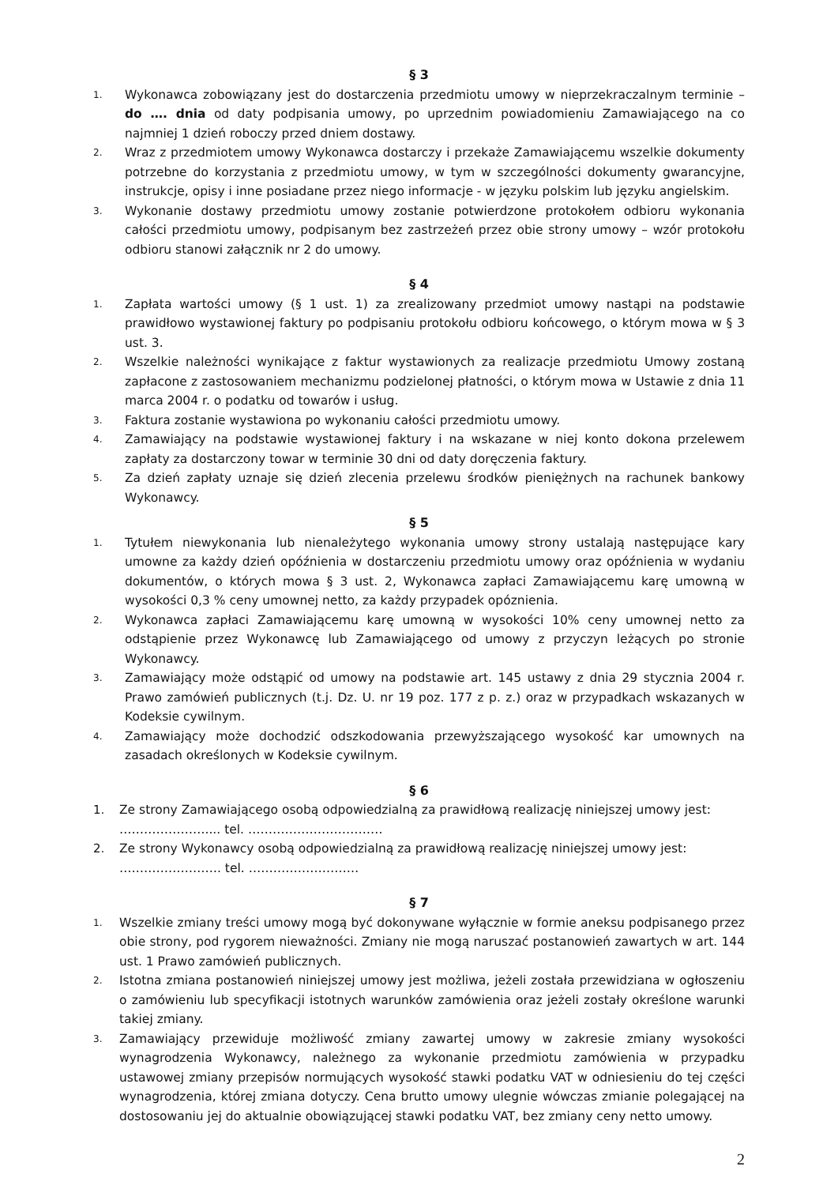§ 3
1. Wykonawca zobowiązany jest do dostarczenia przedmiotu umowy w nieprzekraczalnym terminie – do …. dnia od daty podpisania umowy, po uprzednim powiadomieniu Zamawiającego na co najmniej 1 dzień roboczy przed dniem dostawy.
2. Wraz z przedmiotem umowy Wykonawca dostarczy i przekaże Zamawiającemu wszelkie dokumenty potrzebne do korzystania z przedmiotu umowy, w tym w szczególności dokumenty gwarancyjne, instrukcje, opisy i inne posiadane przez niego informacje - w języku polskim lub języku angielskim.
3. Wykonanie dostawy przedmiotu umowy zostanie potwierdzone protokołem odbioru wykonania całości przedmiotu umowy, podpisanym bez zastrzeżeń przez obie strony umowy – wzór protokołu odbioru stanowi załącznik nr 2 do umowy.
§ 4
1. Zapłata wartości umowy (§ 1 ust. 1) za zrealizowany przedmiot umowy nastąpi na podstawie prawidłowo wystawionej faktury po podpisaniu protokołu odbioru końcowego, o którym mowa w § 3 ust. 3.
2. Wszelkie należności wynikające z faktur wystawionych za realizacje przedmiotu Umowy zostaną zapłacone z zastosowaniem mechanizmu podzielonej płatności, o którym mowa w Ustawie z dnia 11 marca 2004 r. o podatku od towarów i usług.
3. Faktura zostanie wystawiona po wykonaniu całości przedmiotu umowy.
4. Zamawiający na podstawie wystawionej faktury i na wskazane w niej konto dokona przelewem zapłaty za dostarczony towar w terminie 30 dni od daty doręczenia faktury.
5. Za dzień zapłaty uznaje się dzień zlecenia przelewu środków pieniężnych na rachunek bankowy Wykonawcy.
§ 5
1. Tytułem niewykonania lub nienależytego wykonania umowy strony ustalają następujące kary umowne za każdy dzień opóźnienia w dostarczeniu przedmiotu umowy oraz opóźnienia w wydaniu dokumentów, o których mowa § 3 ust. 2, Wykonawca zapłaci Zamawiającemu karę umowną w wysokości 0,3 % ceny umownej netto, za każdy przypadek opóznienia.
2. Wykonawca zapłaci Zamawiającemu karę umowną w wysokości 10% ceny umownej netto za odstąpienie przez Wykonawcę lub Zamawiającego od umowy z przyczyn leżących po stronie Wykonawcy.
3. Zamawiający może odstąpić od umowy na podstawie art. 145 ustawy z dnia 29 stycznia 2004 r. Prawo zamówień publicznych (t.j. Dz. U. nr 19 poz. 177 z p. z.) oraz w przypadkach wskazanych w Kodeksie cywilnym.
4. Zamawiający może dochodzić odszkodowania przewyższającego wysokość kar umownych na zasadach określonych w Kodeksie cywilnym.
§ 6
1. Ze strony Zamawiającego osobą odpowiedzialną za prawidłową realizację niniejszej umowy jest:
………………….... tel. ……………………………
2. Ze strony Wykonawcy osobą odpowiedzialną za prawidłową realizację niniejszej umowy jest:
……………………. tel. ………………………
§ 7
1. Wszelkie zmiany treści umowy mogą być dokonywane wyłącznie w formie aneksu podpisanego przez obie strony, pod rygorem nieważności. Zmiany nie mogą naruszać postanowień zawartych w art. 144 ust. 1 Prawo zamówień publicznych.
2. Istotna zmiana postanowień niniejszej umowy jest możliwa, jeżeli została przewidziana w ogłoszeniu o zamówieniu lub specyfikacji istotnych warunków zamówienia oraz jeżeli zostały określone warunki takiej zmiany.
3. Zamawiający przewiduje możliwość zmiany zawartej umowy w zakresie zmiany wysokości wynagrodzenia Wykonawcy, należnego za wykonanie przedmiotu zamówienia w przypadku ustawowej zmiany przepisów normujących wysokość stawki podatku VAT w odniesieniu do tej części wynagrodzenia, której zmiana dotyczy. Cena brutto umowy ulegnie wówczas zmianie polegającej na dostosowaniu jej do aktualnie obowiązującej stawki podatku VAT, bez zmiany ceny netto umowy.
2